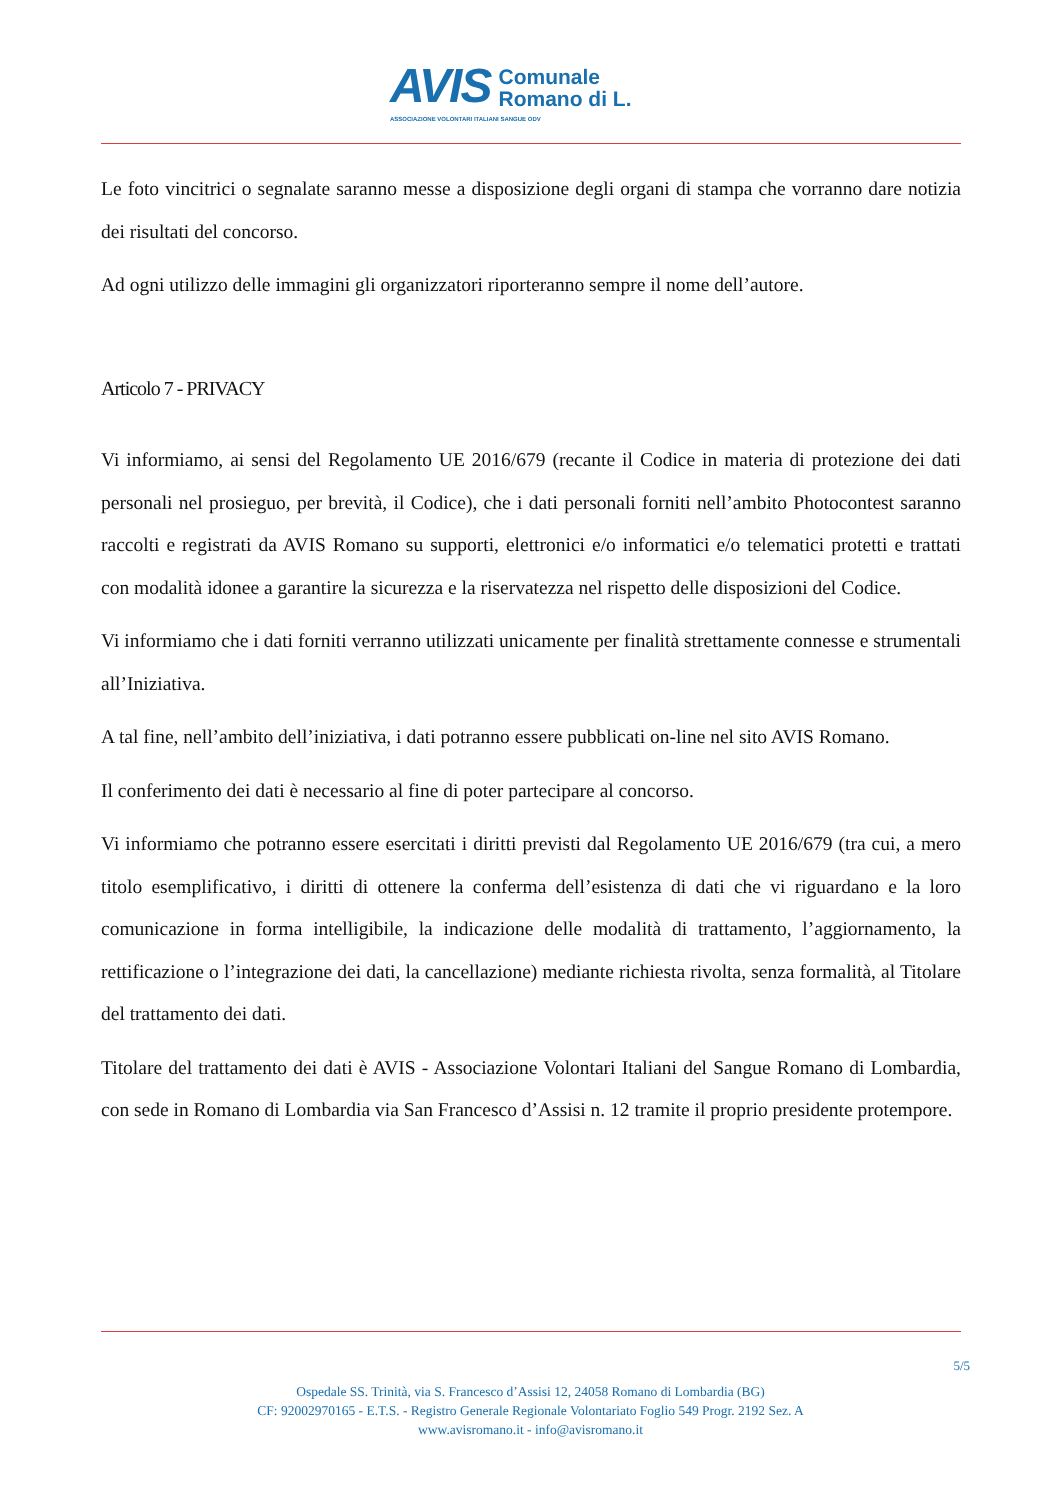AVIS
Comunale
Romano di L.
ASSOCIAZIONE VOLONTARI ITALIANI SANGUE ODV
Le foto vincitrici o segnalate saranno messe a disposizione degli organi di stampa che vorranno dare notizia dei risultati del concorso.
Ad ogni utilizzo delle immagini gli organizzatori riporteranno sempre il nome dell’autore.
Articolo 7 - PRIVACY
Vi informiamo, ai sensi del Regolamento UE 2016/679 (recante il Codice in materia di protezione dei dati personali nel prosieguo, per brevità, il Codice), che i dati personali forniti nell’ambito Photocontest saranno raccolti e registrati da AVIS Romano su supporti, elettronici e/o informatici e/o telematici protetti e trattati con modalità idonee a garantire la sicurezza e la riservatezza nel rispetto delle disposizioni del Codice.
Vi informiamo che i dati forniti verranno utilizzati unicamente per finalità strettamente connesse e strumentali all’Iniziativa.
A tal fine, nell’ambito dell’iniziativa, i dati potranno essere pubblicati on-line nel sito AVIS Romano.
Il conferimento dei dati è necessario al fine di poter partecipare al concorso.
Vi informiamo che potranno essere esercitati i diritti previsti dal Regolamento UE 2016/679 (tra cui, a mero titolo esemplificativo, i diritti di ottenere la conferma dell’esistenza di dati che vi riguardano e la loro comunicazione in forma intelligibile, la indicazione delle modalità di trattamento, l’aggiornamento, la rettificazione o l’integrazione dei dati, la cancellazione) mediante richiesta rivolta, senza formalità, al Titolare del trattamento dei dati.
Titolare del trattamento dei dati è AVIS - Associazione Volontari Italiani del Sangue Romano di Lombardia, con sede in Romano di Lombardia via San Francesco d’Assisi n. 12 tramite il proprio presidente protempore.
5/5
Ospedale SS. Trinità, via S. Francesco d’Assisi 12, 24058 Romano di Lombardia (BG)
CF: 92002970165 - E.T.S. - Registro Generale Regionale Volontariato Foglio 549 Progr. 2192 Sez. A
www.avisromano.it - info@avisromano.it